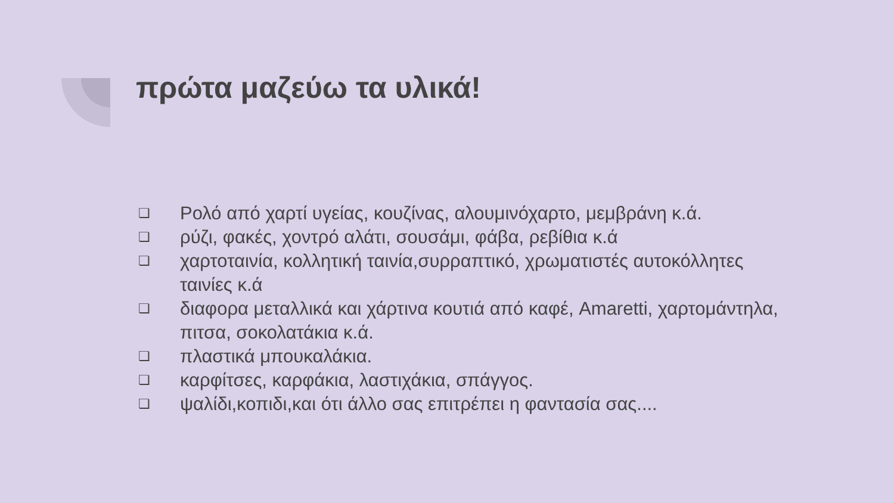πρώτα μαζεύω τα υλικά!
❏ Ρολό από χαρτί υγείας, κουζίνας, αλουμινόχαρτο, μεμβράνη κ.ά.
❏ ρύζι, φακές, χοντρό αλάτι, σουσάμι, φάβα, ρεβίθια κ.ά
❏ χαρτοταινία, κολλητική ταινία,συρραπτικό, χρωματιστές αυτοκόλλητες ταινίες κ.ά
❏ διαφορα μεταλλικά και χάρτινα κουτιά από καφέ, Amaretti, χαρτομάντηλα, πιτσα, σοκολατάκια κ.ά.
❏ πλαστικά μπουκαλάκια.
❏ καρφίτσες, καρφάκια, λαστιχάκια, σπάγγος.
❏ ψαλίδι,κοπιδι,και ότι άλλο σας επιτρέπει η φαντασία σας....